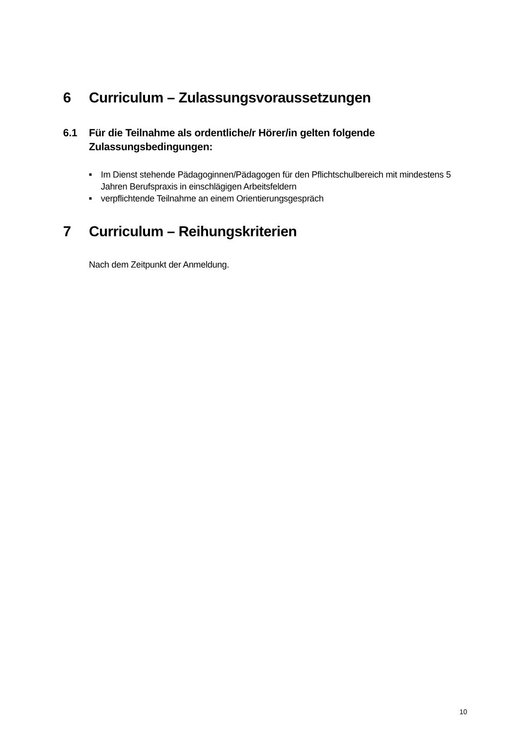6 Curriculum – Zulassungsvoraussetzungen
6.1 Für die Teilnahme als ordentliche/r Hörer/in gelten folgende Zulassungsbedingungen:
■ Im Dienst stehende Pädagoginnen/Pädagogen für den Pflichtschulbereich mit mindestens 5 Jahren Berufspraxis in einschlägigen Arbeitsfeldern
■ verpflichtende Teilnahme an einem Orientierungsgespräch
7 Curriculum – Reihungskriterien
Nach dem Zeitpunkt der Anmeldung.
10